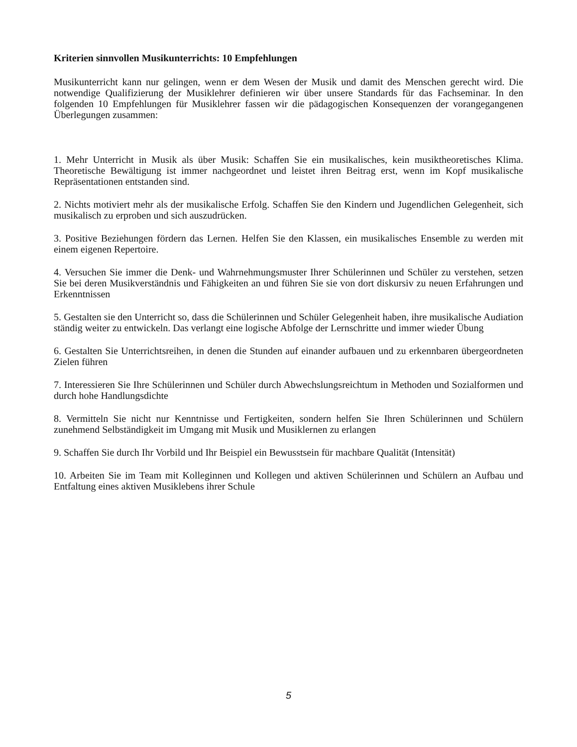Kriterien sinnvollen Musikunterrichts: 10 Empfehlungen
Musikunterricht kann nur gelingen, wenn er dem Wesen der Musik und damit des Menschen gerecht wird. Die notwendige Qualifizierung der Musiklehrer definieren wir über unsere Standards für das Fachseminar. In den folgenden 10 Empfehlungen für Musiklehrer fassen wir die pädagogischen Konsequenzen der vorangegangenen Überlegungen zusammen:
1. Mehr Unterricht in Musik als über Musik: Schaffen Sie ein musikalisches, kein musiktheoretisches Klima. Theoretische Bewältigung ist immer nachgeordnet und leistet ihren Beitrag erst, wenn im Kopf musikalische Repräsentationen entstanden sind.
2. Nichts motiviert mehr als der musikalische Erfolg. Schaffen Sie den Kindern und Jugendlichen Gelegenheit, sich musikalisch zu erproben und sich auszudrücken.
3. Positive Beziehungen fördern das Lernen. Helfen Sie den Klassen, ein musikalisches Ensemble zu werden mit einem eigenen Repertoire.
4. Versuchen Sie immer die Denk- und Wahrnehmungsmuster Ihrer Schülerinnen und Schüler zu verstehen, setzen Sie bei deren Musikverständnis und Fähigkeiten an und führen Sie sie von dort diskursiv zu neuen Erfahrungen und Erkenntnissen
5. Gestalten sie den Unterricht so, dass die Schülerinnen und Schüler Gelegenheit haben, ihre musikalische Audiation ständig weiter zu entwickeln. Das verlangt eine logische Abfolge der Lernschritte und immer wieder Übung
6. Gestalten Sie Unterrichtsreihen, in denen die Stunden auf einander aufbauen und zu erkennbaren übergeordneten Zielen führen
7. Interessieren Sie Ihre Schülerinnen und Schüler durch Abwechslungsreichtum in Methoden und Sozialformen und durch hohe Handlungsdichte
8. Vermitteln Sie nicht nur Kenntnisse und Fertigkeiten, sondern helfen Sie Ihren Schülerinnen und Schülern zunehmend Selbständigkeit im Umgang mit Musik und Musiklernen zu erlangen
9. Schaffen Sie durch Ihr Vorbild und Ihr Beispiel ein Bewusstsein für machbare Qualität (Intensität)
10. Arbeiten Sie im Team mit Kolleginnen und Kollegen und aktiven Schülerinnen und Schülern an Aufbau und Entfaltung eines aktiven Musiklebens ihrer Schule
5